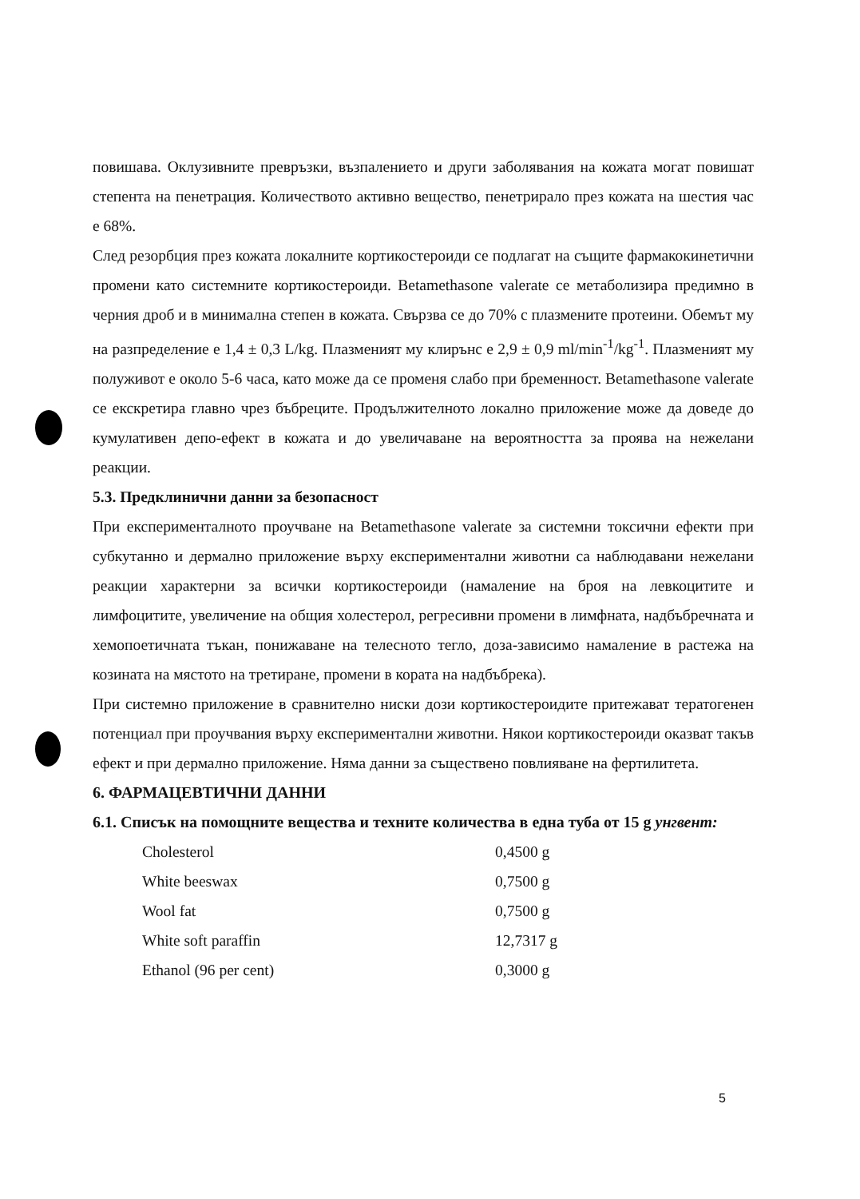повишава. Оклузивните превръзки, възпалението и други заболявания на кожата могат повишат степента на пенетрация. Количеството активно вещество, пенетрирало през кожата на шестия час е 68%.
След резорбция през кожата локалните кортикостероиди се подлагат на същите фармакокинетични промени като системните кортикостероиди. Betamethasone valerate се метаболизира предимно в черния дроб и в минимална степен в кожата. Свързва се до 70% с плазмените протеини. Обемът му на разпределение е 1,4 ± 0,3 L/kg. Плазменият му клирънс е 2,9 ± 0,9 ml/min<sup>-1</sup>/kg<sup>-1</sup>. Плазменият му полуживот е около 5-6 часа, като може да се променя слабо при бременност. Betamethasone valerate се екскретира главно чрез бъбреците. Продължителното локално приложение може да доведе до кумулативен депо-ефект в кожата и до увеличаване на вероятността за проява на нежелани реакции.
5.3. Предклинични данни за безопасност
При експерименталното проучване на Betamethasone valerate за системни токсични ефекти при субкутанно и дермално приложение върху експериментални животни са наблюдавани нежелани реакции характерни за всички кортикостероиди (намаление на броя на левкоцитите и лимфоцитите, увеличение на общия холестерол, регресивни промени в лимфната, надбъбречната и хемопоетичната тъкан, понижаване на телесното тегло, доза-зависимо намаление в растежа на козината на мястото на третиране, промени в кората на надбъбрека).
При системно приложение в сравнително ниски дози кортикостероидите притежават тератогенен потенциал при проучвания върху експериментални животни. Някои кортикостероиди оказват такъв ефект и при дермално приложение. Няма данни за съществено повлияване на фертилитета.
6. ФАРМАЦЕВТИЧНИ ДАННИ
6.1. Списък на помощните вещества и техните количества в една туба от 15 g унгвент:
| Cholesterol | 0,4500 g |
| White beeswax | 0,7500 g |
| Wool fat | 0,7500 g |
| White soft paraffin | 12,7317 g |
| Ethanol (96 per cent) | 0,3000 g |
5